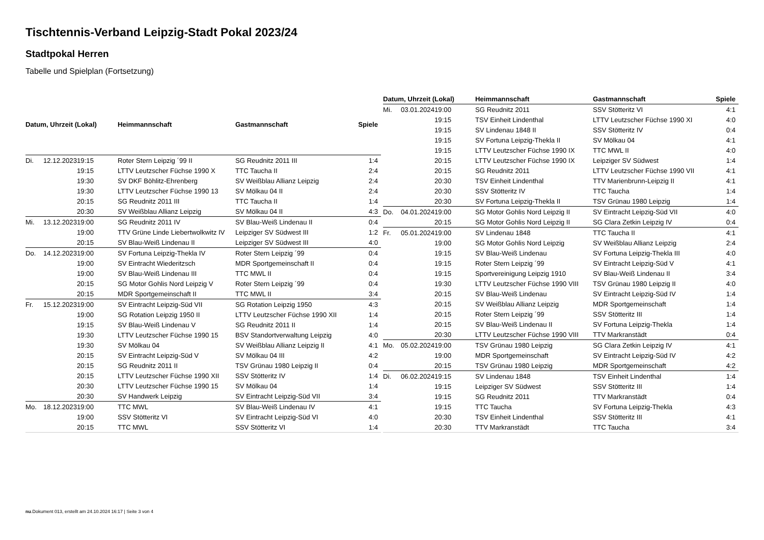Tischtennis-Verband Leipzig-Stadt Pokal 2023/24
Stadtpokal Herren
Tabelle und Spielplan (Fortsetzung)
| Datum, Uhrzeit (Lokal) | | | Heimmannschaft | Gastmannschaft | Spiele |
| --- | --- | --- | --- | --- | --- |
| Di. | 12.12.2023 | 19:15 | Roter Stern Leipzig ´99 II | SG Reudnitz 2011 III | 1:4 |
| | | 19:15 | LTTV Leutzscher Füchse 1990 X | TTC Taucha II | 2:4 |
| | | 19:30 | SV DKF Böhlitz-Ehrenberg | SV Weißblau Allianz Leipzig | 2:4 |
| | | 19:30 | LTTV Leutzscher Füchse 1990 13 | SV Mölkau 04 II | 2:4 |
| | | 20:15 | SG Reudnitz 2011 III | TTC Taucha II | 1:4 |
| | | 20:30 | SV Weißblau Allianz Leipzig | SV Mölkau 04 II | 4:3 |
| Mi. | 13.12.2023 | 19:00 | SG Reudnitz 2011 IV | SV Blau-Weiß Lindenau II | 0:4 |
| | | 19:00 | TTV Grüne Linde Liebertwolkwitz IV | Leipziger SV Südwest III | 1:2 |
| | | 20:15 | SV Blau-Weiß Lindenau II | Leipziger SV Südwest III | 4:0 |
| Do. | 14.12.2023 | 19:00 | SV Fortuna Leipzig-Thekla IV | Roter Stern Leipzig ´99 | 0:4 |
| | | 19:00 | SV Eintracht Wiederitzsch | MDR Sportgemeinschaft II | 0:4 |
| | | 19:00 | SV Blau-Weiß Lindenau III | TTC MWL II | 0:4 |
| | | 20:15 | SG Motor Gohlis Nord Leipzig V | Roter Stern Leipzig ´99 | 0:4 |
| | | 20:15 | MDR Sportgemeinschaft II | TTC MWL II | 3:4 |
| Fr. | 15.12.2023 | 19:00 | SV Eintracht Leipzig-Süd VII | SG Rotation Leipzig 1950 | 4:3 |
| | | 19:00 | SG Rotation Leipzig 1950 II | LTTV Leutzscher Füchse 1990 XII | 1:4 |
| | | 19:15 | SV Blau-Weiß Lindenau V | SG Reudnitz 2011 II | 1:4 |
| | | 19:30 | LTTV Leutzscher Füchse 1990 15 | BSV Standortverwaltung Leipzig | 4:0 |
| | | 19:30 | SV Mölkau 04 | SV Weißblau Allianz Leipzig II | 4:1 |
| | | 20:15 | SV Eintracht Leipzig-Süd V | SV Mölkau 04 III | 4:2 |
| | | 20:15 | SG Reudnitz 2011 II | TSV Grünau 1980 Leipzig II | 0:4 |
| | | 20:15 | LTTV Leutzscher Füchse 1990 XII | SSV Stötteritz IV | 1:4 |
| | | 20:30 | LTTV Leutzscher Füchse 1990 15 | SV Mölkau 04 | 1:4 |
| | | 20:30 | SV Handwerk Leipzig | SV Eintracht Leipzig-Süd VII | 3:4 |
| Mo. | 18.12.2023 | 19:00 | TTC MWL | SV Blau-Weiß Lindenau IV | 4:1 |
| | | 19:00 | SSV Stötteritz VI | SV Eintracht Leipzig-Süd VI | 4:0 |
| | | 20:15 | TTC MWL | SSV Stötteritz VI | 1:4 |
| Datum, Uhrzeit (Lokal) | | | Heimmannschaft | Gastmannschaft | Spiele |
| --- | --- | --- | --- | --- | --- |
| Mi. | 03.01.2024 | 19:00 | SG Reudnitz 2011 | SSV Stötteritz VI | 4:1 |
| | | 19:15 | TSV Einheit Lindenthal | LTTV Leutzscher Füchse 1990 XI | 4:0 |
| | | 19:15 | SV Lindenau 1848 II | SSV Stötteritz IV | 0:4 |
| | | 19:15 | SV Fortuna Leipzig-Thekla II | SV Mölkau 04 | 4:1 |
| | | 19:15 | LTTV Leutzscher Füchse 1990 IX | TTC MWL II | 4:0 |
| | | 20:15 | LTTV Leutzscher Füchse 1990 IX | Leipziger SV Südwest | 1:4 |
| | | 20:15 | SG Reudnitz 2011 | LTTV Leutzscher Füchse 1990 VII | 4:1 |
| | | 20:30 | TSV Einheit Lindenthal | TTV Marienbrunn-Leipzig II | 4:1 |
| | | 20:30 | SSV Stötteritz IV | TTC Taucha | 1:4 |
| | | 20:30 | SV Fortuna Leipzig-Thekla II | TSV Grünau 1980 Leipzig | 1:4 |
| Do. | 04.01.2024 | 19:00 | SG Motor Gohlis Nord Leipzig II | SV Eintracht Leipzig-Süd VII | 4:0 |
| | | 20:15 | SG Motor Gohlis Nord Leipzig II | SG Clara Zetkin Leipzig IV | 0:4 |
| Fr. | 05.01.2024 | 19:00 | SV Lindenau 1848 | TTC Taucha II | 4:1 |
| | | 19:00 | SG Motor Gohlis Nord Leipzig | SV Weißblau Allianz Leipzig | 2:4 |
| | | 19:15 | SV Blau-Weiß Lindenau | SV Fortuna Leipzig-Thekla III | 4:0 |
| | | 19:15 | Roter Stern Leipzig ´99 | SV Eintracht Leipzig-Süd V | 4:1 |
| | | 19:15 | Sportvereinigung Leipzig 1910 | SV Blau-Weiß Lindenau II | 3:4 |
| | | 19:30 | LTTV Leutzscher Füchse 1990 VIII | TSV Grünau 1980 Leipzig II | 4:0 |
| | | 20:15 | SV Blau-Weiß Lindenau | SV Eintracht Leipzig-Süd IV | 1:4 |
| | | 20:15 | SV Weißblau Allianz Leipzig | MDR Sportgemeinschaft | 1:4 |
| | | 20:15 | Roter Stern Leipzig ´99 | SSV Stötteritz III | 1:4 |
| | | 20:15 | SV Blau-Weiß Lindenau II | SV Fortuna Leipzig-Thekla | 1:4 |
| | | 20:30 | LTTV Leutzscher Füchse 1990 VIII | TTV Markranstädt | 0:4 |
| Mo. | 05.02.2024 | 19:00 | TSV Grünau 1980 Leipzig | SG Clara Zetkin Leipzig IV | 4:1 |
| | | 19:00 | MDR Sportgemeinschaft | SV Eintracht Leipzig-Süd IV | 4:2 |
| | | 20:15 | TSV Grünau 1980 Leipzig | MDR Sportgemeinschaft | 4:2 |
| Di. | 06.02.2024 | 19:15 | SV Lindenau 1848 | TSV Einheit Lindenthal | 1:4 |
| | | 19:15 | Leipziger SV Südwest | SSV Stötteritz III | 1:4 |
| | | 19:15 | SG Reudnitz 2011 | TTV Markranstädt | 0:4 |
| | | 19:15 | TTC Taucha | SV Fortuna Leipzig-Thekla | 4:3 |
| | | 20:30 | TSV Einheit Lindenthal | SSV Stötteritz III | 4:1 |
| | | 20:30 | TTV Markranstädt | TTC Taucha | 3:4 |
nu.Dokument 013, erstellt am 24.10.2024 16:17 | Seite 3 von 4